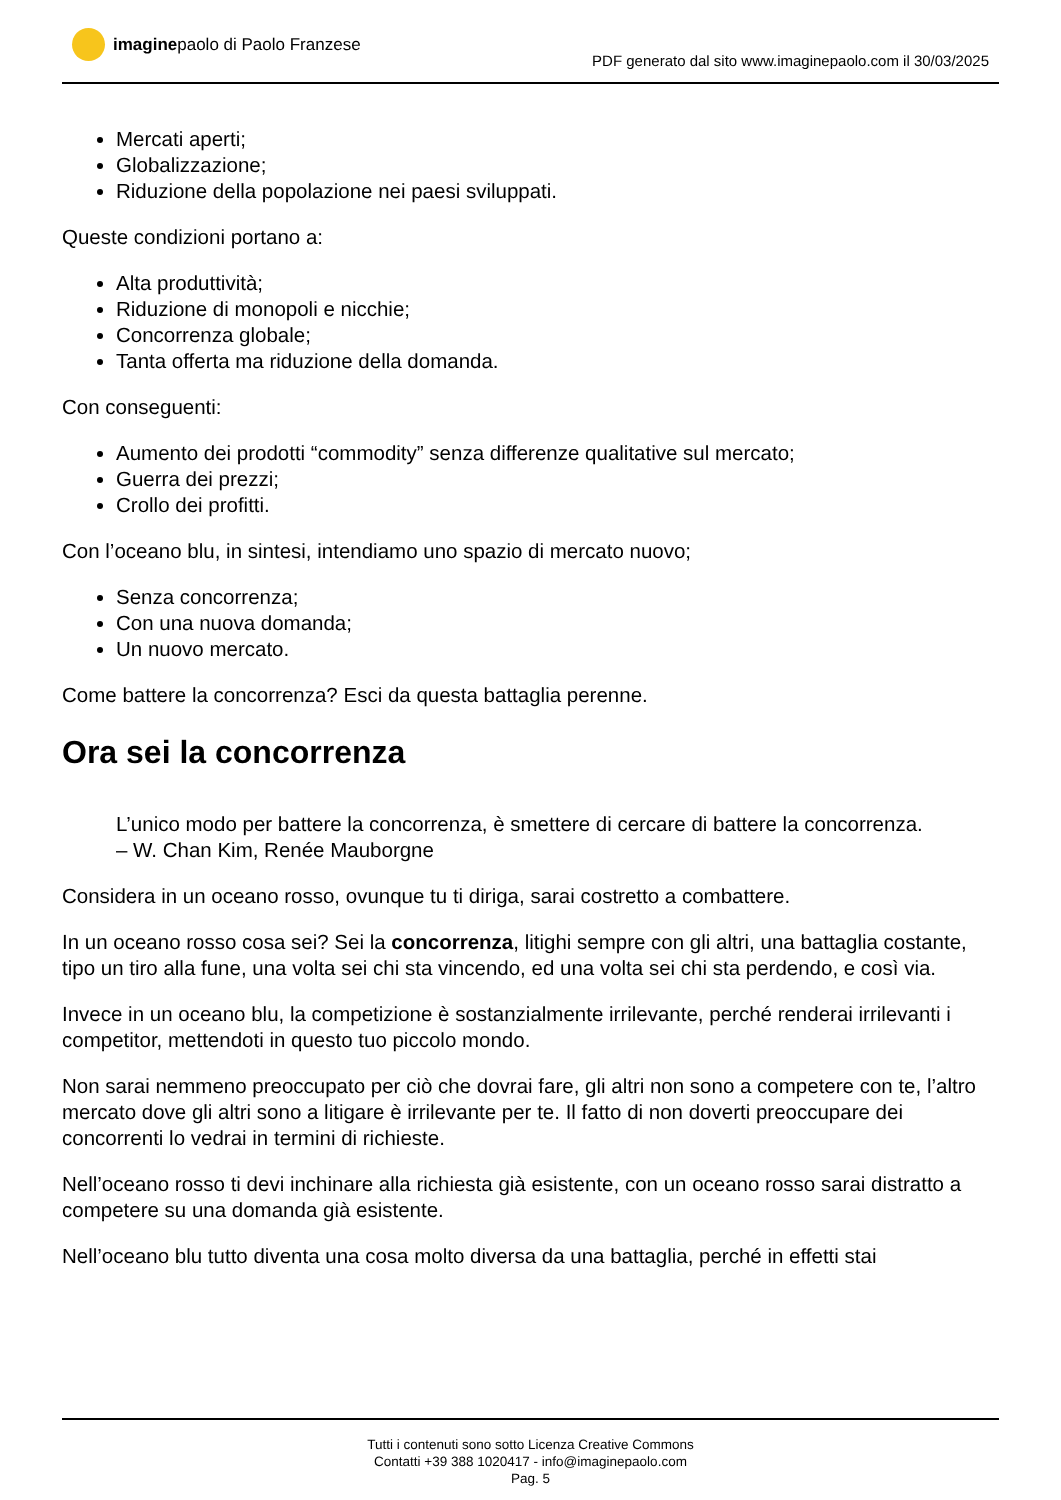imagine paolo di Paolo Franzese
PDF generato dal sito www.imaginepaolo.com il 30/03/2025
Mercati aperti;
Globalizzazione;
Riduzione della popolazione nei paesi sviluppati.
Queste condizioni portano a:
Alta produttività;
Riduzione di monopoli e nicchie;
Concorrenza globale;
Tanta offerta ma riduzione della domanda.
Con conseguenti:
Aumento dei prodotti “commodity” senza differenze qualitative sul mercato;
Guerra dei prezzi;
Crollo dei profitti.
Con l’oceano blu, in sintesi, intendiamo uno spazio di mercato nuovo;
Senza concorrenza;
Con una nuova domanda;
Un nuovo mercato.
Come battere la concorrenza? Esci da questa battaglia perenne.
Ora sei la concorrenza
L’unico modo per battere la concorrenza, è smettere di cercare di battere la concorrenza.
– W. Chan Kim, Renée Mauborgne
Considera in un oceano rosso, ovunque tu ti diriga, sarai costretto a combattere.
In un oceano rosso cosa sei? Sei la concorrenza, litighi sempre con gli altri, una battaglia costante, tipo un tiro alla fune, una volta sei chi sta vincendo, ed una volta sei chi sta perdendo, e così via.
Invece in un oceano blu, la competizione è sostanzialmente irrilevante, perché renderai irrilevanti i competitor, mettendoti in questo tuo piccolo mondo.
Non sarai nemmeno preoccupato per ciò che dovrai fare, gli altri non sono a competere con te, l’altro mercato dove gli altri sono a litigare è irrilevante per te. Il fatto di non doverti preoccupare dei concorrenti lo vedrai in termini di richieste.
Nell’oceano rosso ti devi inchinare alla richiesta già esistente, con un oceano rosso sarai distratto a competere su una domanda già esistente.
Nell’oceano blu tutto diventa una cosa molto diversa da una battaglia, perché in effetti stai
Tutti i contenuti sono sotto Licenza Creative Commons
Contatti +39 388 1020417 - info@imaginepaolo.com
Pag. 5